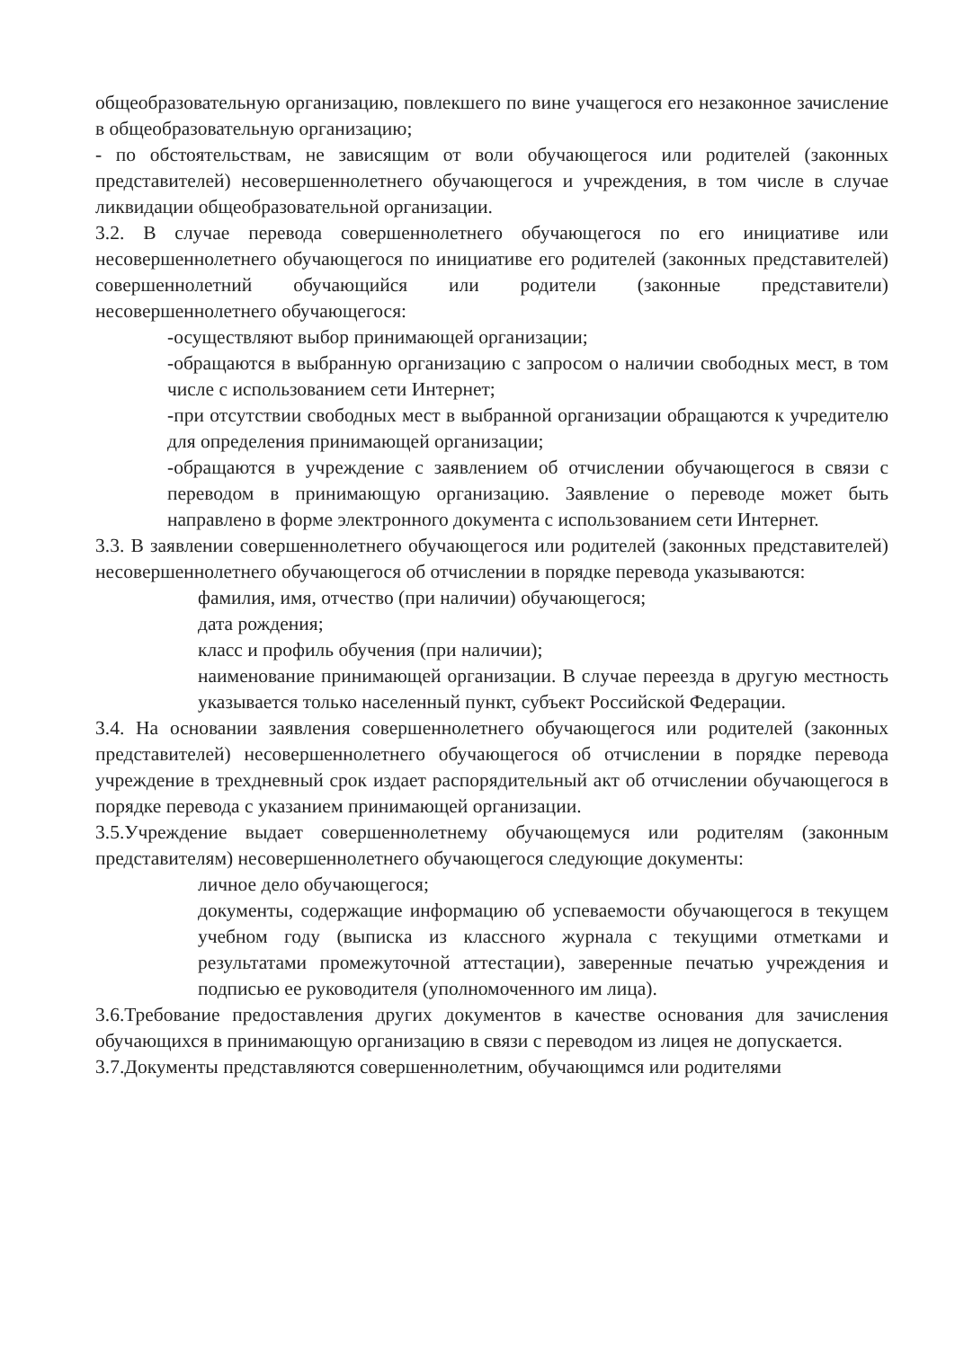общеобразовательную организацию, повлекшего по вине учащегося его незаконное зачисление в общеобразовательную организацию;
- по обстоятельствам, не зависящим от воли обучающегося или родителей (законных представителей) несовершеннолетнего обучающегося и учреждения, в том числе в случае ликвидации общеобразовательной организации.
3.2. В случае перевода совершеннолетнего обучающегося по его инициативе или несовершеннолетнего обучающегося по инициативе его родителей (законных представителей) совершеннолетний обучающийся или родители (законные представители) несовершеннолетнего обучающегося:
-осуществляют выбор принимающей организации;
-обращаются в выбранную организацию с запросом о наличии свободных мест, в том числе с использованием сети Интернет;
-при отсутствии свободных мест в выбранной организации обращаются к учредителю для определения принимающей организации;
-обращаются в учреждение с заявлением об отчислении обучающегося в связи с переводом в принимающую организацию. Заявление о переводе может быть направлено в форме электронного документа с использованием сети Интернет.
3.3. В заявлении совершеннолетнего обучающегося или родителей (законных представителей) несовершеннолетнего обучающегося об отчислении в порядке перевода указываются:
фамилия, имя, отчество (при наличии) обучающегося;
дата рождения;
класс и профиль обучения (при наличии);
наименование принимающей организации. В случае переезда в другую местность указывается только населенный пункт, субъект Российской Федерации.
3.4. На основании заявления совершеннолетнего обучающегося или родителей (законных представителей) несовершеннолетнего обучающегося об отчислении в порядке перевода учреждение в трехдневный срок издает распорядительный акт об отчислении обучающегося в порядке перевода с указанием принимающей организации.
3.5.Учреждение выдает совершеннолетнему обучающемуся или родителям (законным представителям) несовершеннолетнего обучающегося следующие документы:
личное дело обучающегося;
документы, содержащие информацию об успеваемости обучающегося в текущем учебном году (выписка из классного журнала с текущими отметками и результатами промежуточной аттестации), заверенные печатью учреждения и подписью ее руководителя (уполномоченного им лица).
3.6.Требование предоставления других документов в качестве основания для зачисления обучающихся в принимающую организацию в связи с переводом из лицея не допускается.
3.7.Документы представляются совершеннолетним, обучающимся или родителями